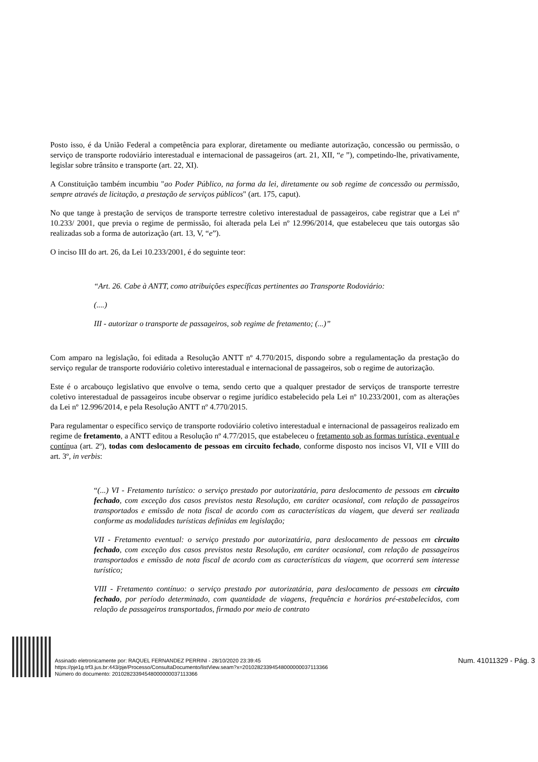Posto isso, é da União Federal a competência para explorar, diretamente ou mediante autorização, concessão ou permissão, o serviço de transporte rodoviário interestadual e internacional de passageiros (art. 21, XII, “e ”), competindo-lhe, privativamente, legislar sobre trânsito e transporte (art. 22, XI).
A Constituição também incumbiu "ao Poder Público, na forma da lei, diretamente ou sob regime de concessão ou permissão, sempre através de licitação, a prestação de serviços públicos" (art. 175, caput).
No que tange à prestação de serviços de transporte terrestre coletivo interestadual de passageiros, cabe registrar que a Lei nº 10.233/ 2001, que previa o regime de permissão, foi alterada pela Lei nº 12.996/2014, que estabeleceu que tais outorgas são realizadas sob a forma de autorização (art. 13, V, “e”).
O inciso III do art. 26, da Lei 10.233/2001, é do seguinte teor:
“Art. 26. Cabe à ANTT, como atribuições específicas pertinentes ao Transporte Rodoviário:
(....)
III - autorizar o transporte de passageiros, sob regime de fretamento; (...)”
Com amparo na legislação, foi editada a Resolução ANTT nº 4.770/2015, dispondo sobre a regulamentação da prestação do serviço regular de transporte rodoviário coletivo interestadual e internacional de passageiros, sob o regime de autorização.
Este é o arcabouço legislativo que envolve o tema, sendo certo que a qualquer prestador de serviços de transporte terrestre coletivo interestadual de passageiros incube observar o regime jurídico estabelecido pela Lei nº 10.233/2001, com as alterações da Lei nº 12.996/2014, e pela Resolução ANTT nº 4.770/2015.
Para regulamentar o específico serviço de transporte rodoviário coletivo interestadual e internacional de passageiros realizado em regime de fretamento, a ANTT editou a Resolução nº 4.77/2015, que estabeleceu o fretamento sob as formas turística, eventual e contínua (art. 2º), todas com deslocamento de pessoas em circuito fechado, conforme disposto nos incisos VI, VII e VIII do art. 3º, in verbis:
“(...) VI - Fretamento turístico: o serviço prestado por autorizatária, para deslocamento de pessoas em circuito fechado, com exceção dos casos previstos nesta Resolução, em caráter ocasional, com relação de passageiros transportados e emissão de nota fiscal de acordo com as características da viagem, que deverá ser realizada conforme as modalidades turísticas definidas em legislação;
VII - Fretamento eventual: o serviço prestado por autorizatária, para deslocamento de pessoas em circuito fechado, com exceção dos casos previstos nesta Resolução, em caráter ocasional, com relação de passageiros transportados e emissão de nota fiscal de acordo com as características da viagem, que ocorrerá sem interesse turístico;
VIII - Fretamento contínuo: o serviço prestado por autorizatária, para deslocamento de pessoas em circuito fechado, por período determinado, com quantidade de viagens, frequência e horários pré-estabelecidos, com relação de passageiros transportados, firmado por meio de contrato
Assinado eletronicamente por: RAQUEL FERNANDEZ PERRINI - 28/10/2020 23:39:45
https://pje1g.trf3.jus.br:443/pje/Processo/ConsultaDocumento/listView.seam?x=20102823394548000000037113366
Número do documento: 20102823394548000000037113366
Num. 41011329 - Pág. 3